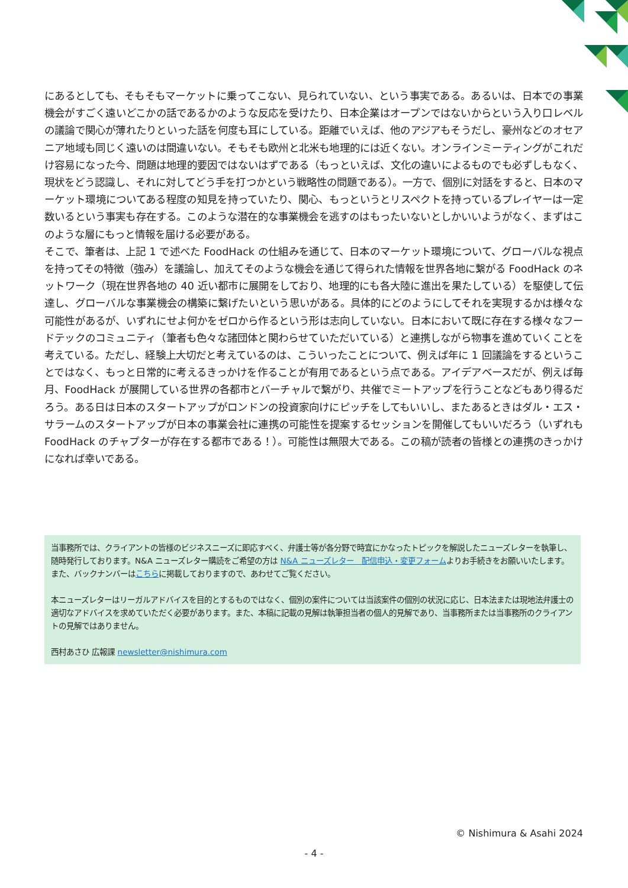にあるとしても、そもそもマーケットに乗ってこない、見られていない、という事実である。あるいは、日本での事業機会がすごく遠いどこかの話であるかのような反応を受けたり、日本企業はオープンではないからという入り口レベルの議論で関心が薄れたりといった話を何度も耳にしている。距離でいえば、他のアジアもそうだし、豪州などのオセアニア地域も同じく遠いのは間違いない。そもそも欧州と北米も地理的には近くない。オンラインミーティングがこれだけ容易になった今、問題は地理的要因ではないはずである（もっといえば、文化の違いによるものでも必ずしもなく、現状をどう認識し、それに対してどう手を打つかという戦略性の問題である）。一方で、個別に対話をすると、日本のマーケット環境についてある程度の知見を持っていたり、関心、もっというとリスペクトを持っているプレイヤーは一定数いるという事実も存在する。このような潜在的な事業機会を逃すのはもったいないとしかいいようがなく、まずはこのような層にもっと情報を届ける必要がある。
そこで、筆者は、上記 1 で述べた FoodHack の仕組みを通じて、日本のマーケット環境について、グローバルな視点を持ってその特徴（強み）を議論し、加えてそのような機会を通じて得られた情報を世界各地に繋がる FoodHack のネットワーク（現在世界各地の 40 近い都市に展開をしており、地理的にも各大陸に進出を果たしている）を駆使して伝達し、グローバルな事業機会の構築に繋げたいという思いがある。具体的にどのようにしてそれを実現するかは様々な可能性があるが、いずれにせよ何かをゼロから作るという形は志向していない。日本において既に存在する様々なフードテックのコミュニティ（筆者も色々な諸団体と関わらせていただいている）と連携しながら物事を進めていくことを考えている。ただし、経験上大切だと考えているのは、こういったことについて、例えば年に 1 回議論をするということではなく、もっと日常的に考えるきっかけを作ることが有用であるという点である。アイデアベースだが、例えば毎月、FoodHack が展開している世界の各都市とバーチャルで繋がり、共催でミートアップを行うことなどもあり得るだろう。ある日は日本のスタートアップがロンドンの投資家向けにピッチをしてもいいし、またあるときはダル・エス・サラームのスタートアップが日本の事業会社に連携の可能性を提案するセッションを開催してもいいだろう（いずれも FoodHack のチャプターが存在する都市である！）。可能性は無限大である。この稿が読者の皆様との連携のきっかけになれば幸いである。
当事務所では、クライアントの皆様のビジネスニーズに即応すべく、弁護士等が各分野で時宜にかなったトピックを解説したニューズレターを執筆し、随時発行しております。N&A ニューズレター購読をご希望の方は N&A ニューズレター　配信申込・変更フォームよりお手続きをお願いいたします。
また、バックナンバーはこちらに掲載しておりますので、あわせてご覧ください。
本ニューズレターはリーガルアドバイスを目的とするものではなく、個別の案件については当該案件の個別の状況に応じ、日本法または現地法弁護士の適切なアドバイスを求めていただく必要があります。また、本稿に記載の見解は執筆担当者の個人的見解であり、当事務所または当事務所のクライアントの見解ではありません。
西村あさひ 広報課 newsletter@nishimura.com
© Nishimura & Asahi 2024
- 4 -